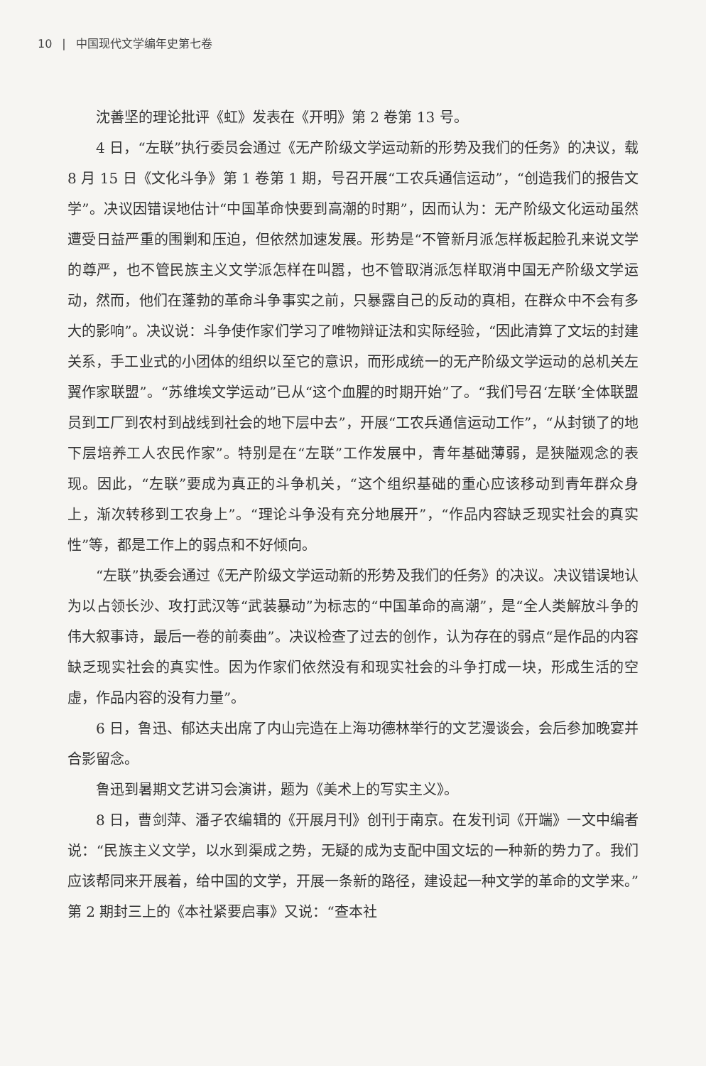10 | 中国现代文学编年史第七卷
沈善坚的理论批评《虹》发表在《开明》第 2 卷第 13 号。
4 日，“左联”执行委员会通过《无产阶级文学运动新的形势及我们的任务》的决议，载 8 月 15 日《文化斗争》第 1 卷第 1 期，号召开展“工农兵通信运动”，“创造我们的报告文学”。决议因错误地估计“中国革命快要到高潮的时期”，因而认为：无产阶级文化运动虽然遭受日益严重的围剿和压迫，但依然加速发展。形势是“不管新月派怎样板起脸孔来说文学的尊严，也不管民族主义文学派怎样在叫嚣，也不管取消派怎样取消中国无产阶级文学运动，然而，他们在蓬勃的革命斗争事实之前，只暴露自己的反动的真相，在群众中不会有多大的影响”。决议说：斗争使作家们学习了唯物辩证法和实际经验，“因此清算了文坛的封建关系，手工业式的小团体的组织以至它的意识，而形成统一的无产阶级文学运动的总机关左翼作家联盟”。“苏维埃文学运动”已从“这个血腥的时期开始”了。“我们号召‘左联’全体联盟员到工厂到农村到战线到社会的地下层中去”，开展“工农兵通信运动工作”，“从封锁了的地下层培养工人农民作家”。特别是在“左联”工作发展中，青年基础薄弱，是狭隘观念的表现。因此，“左联”要成为真正的斗争机关，“这个组织基础的重心应该移动到青年群众身上，渐次转移到工农身上”。“理论斗争没有充分地展开”，“作品内容缺乏现实社会的真实性”等，都是工作上的弱点和不好倾向。
“左联”执委会通过《无产阶级文学运动新的形势及我们的任务》的决议。决议错误地认为以占领长沙、攻打武汉等“武装暴动”为标志的“中国革命的高潮”，是“全人类解放斗争的伟大叙事诗，最后一卷的前奏曲”。决议检查了过去的创作，认为存在的弱点“是作品的内容缺乏现实社会的真实性。因为作家们依然没有和现实社会的斗争打成一块，形成生活的空虚，作品内容的没有力量”。
6 日，鲁迅、郁达夫出席了内山完造在上海功德林举行的文艺漫谈会，会后参加晚宴并合影留念。
鲁迅到暑期文艺讲习会演讲，题为《美术上的写实主义》。
8 日，曹剑萍、潘孑农编辑的《开展月刊》创刊于南京。在发刊词《开端》一文中编者说：“民族主义文学，以水到渠成之势，无疑的成为支配中国文坛的一种新的势力了。我们应该帮同来开展着，给中国的文学，开展一条新的路径，建设起一种文学的革命的文学来。”第 2 期封三上的《本社紧要启事》又说：“查本社